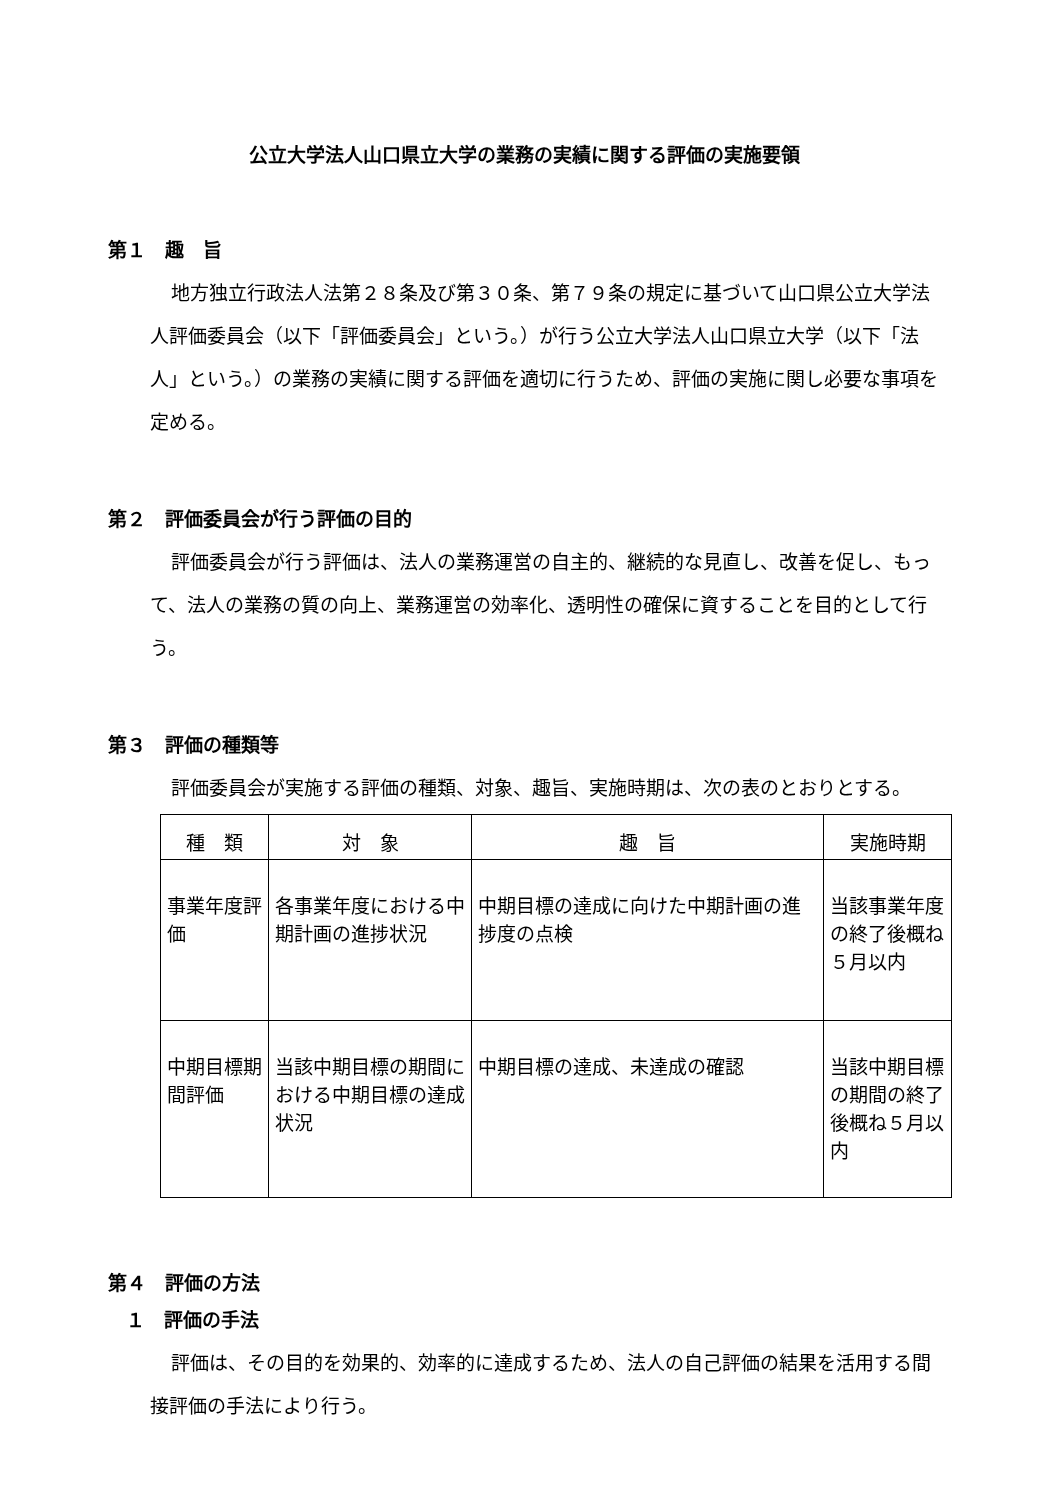公立大学法人山口県立大学の業務の実績に関する評価の実施要領
第１　趣　旨
地方独立行政法人法第２８条及び第３０条、第７９条の規定に基づいて山口県公立大学法人評価委員会（以下「評価委員会」という。）が行う公立大学法人山口県立大学（以下「法人」という。）の業務の実績に関する評価を適切に行うため、評価の実施に関し必要な事項を定める。
第２　評価委員会が行う評価の目的
評価委員会が行う評価は、法人の業務運営の自主的、継続的な見直し、改善を促し、もって、法人の業務の質の向上、業務運営の効率化、透明性の確保に資することを目的として行う。
第３　評価の種類等
評価委員会が実施する評価の種類、対象、趣旨、実施時期は、次の表のとおりとする。
| 種 類 | 対 象 | 趣 旨 | 実施時期 |
| --- | --- | --- | --- |
| 事業年度評価 | 各事業年度における中期計画の進捗状況 | 中期目標の達成に向けた中期計画の進捗度の点検 | 当該事業年度の終了後概ね５月以内 |
| 中期目標期間評価 | 当該中期目標の期間における中期目標の達成状況 | 中期目標の達成、未達成の確認 | 当該中期目標の期間の終了後概ね５月以内 |
第４　評価の方法
１　評価の手法
評価は、その目的を効果的、効率的に達成するため、法人の自己評価の結果を活用する間接評価の手法により行う。